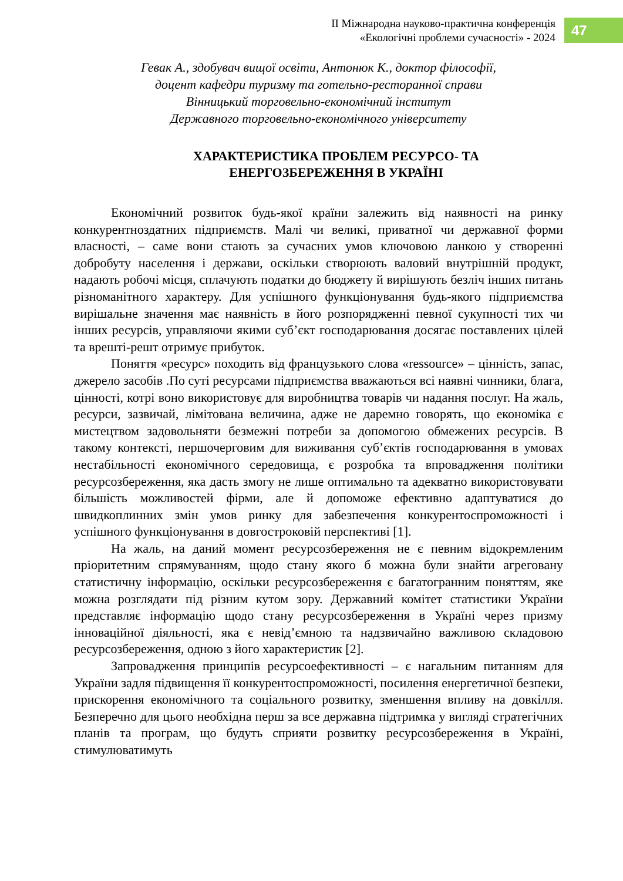ІІ Міжнародна науково-практична конференція
«Екологічні проблеми сучасності» - 2024
47
Гевак А., здобувач вищої освіти, Антонюк К., доктор філософії,
доцент кафедри туризму та готельно-ресторанної справи
Вінницький торговельно-економічний інститут
Державного торговельно-економічного університету
ХАРАКТЕРИСТИКА ПРОБЛЕМ РЕСУРСО- ТА
ЕНЕРГОЗБЕРЕЖЕННЯ В УКРАЇНІ
Економічний розвиток будь-якої країни залежить від наявності на ринку конкурентноздатних підприємств. Малі чи великі, приватної чи державної форми власності, – саме вони стають за сучасних умов ключовою ланкою у створенні добробуту населення і держави, оскільки створюють валовий внутрішній продукт, надають робочі місця, сплачують податки до бюджету й вирішують безліч інших питань різноманітного характеру. Для успішного функціонування будь-якого підприємства вирішальне значення має наявність в його розпорядженні певної сукупності тих чи інших ресурсів, управляючи якими суб’єкт господарювання досягає поставлених цілей та врешті-решт отримує прибуток.
Поняття «ресурс» походить від французького слова «ressource» – цінність, запас, джерело засобів .По суті ресурсами підприємства вважаються всі наявні чинники, блага, цінності, котрі воно використовує для виробництва товарів чи надання послуг. На жаль, ресурси, зазвичай, лімітована величина, адже не даремно говорять, що економіка є мистецтвом задовольняти безмежні потреби за допомогою обмежених ресурсів. В такому контексті, першочерговим для виживання суб’єктів господарювання в умовах нестабільності економічного середовища, є розробка та впровадження політики ресурсозбереження, яка дасть змогу не лише оптимально та адекватно використовувати більшість можливостей фірми, але й допоможе ефективно адаптуватися до швидкоплинних змін умов ринку для забезпечення конкурентоспроможності і успішного функціонування в довгостроковій перспективі [1].
На жаль, на даний момент ресурсозбереження не є певним відокремленим пріоритетним спрямуванням, щодо стану якого б можна були знайти агреговану статистичну інформацію, оскільки ресурсозбереження є багатогранним поняттям, яке можна розглядати під різним кутом зору. Державний комітет статистики України представляє інформацію щодо стану ресурсозбереження в Україні через призму інноваційної діяльності, яка є невід’ємною та надзвичайно важливою складовою ресурсозбереження, одною з його характеристик [2].
Запровадження принципів ресурсоефективності – є нагальним питанням для України задля підвищення її конкурентоспроможності, посилення енергетичної безпеки, прискорення економічного та соціального розвитку, зменшення впливу на довкілля. Безперечно для цього необхідна перш за все державна підтримка у вигляді стратегічних планів та програм, що будуть сприяти розвитку ресурсозбереження в Україні, стимулюватимуть